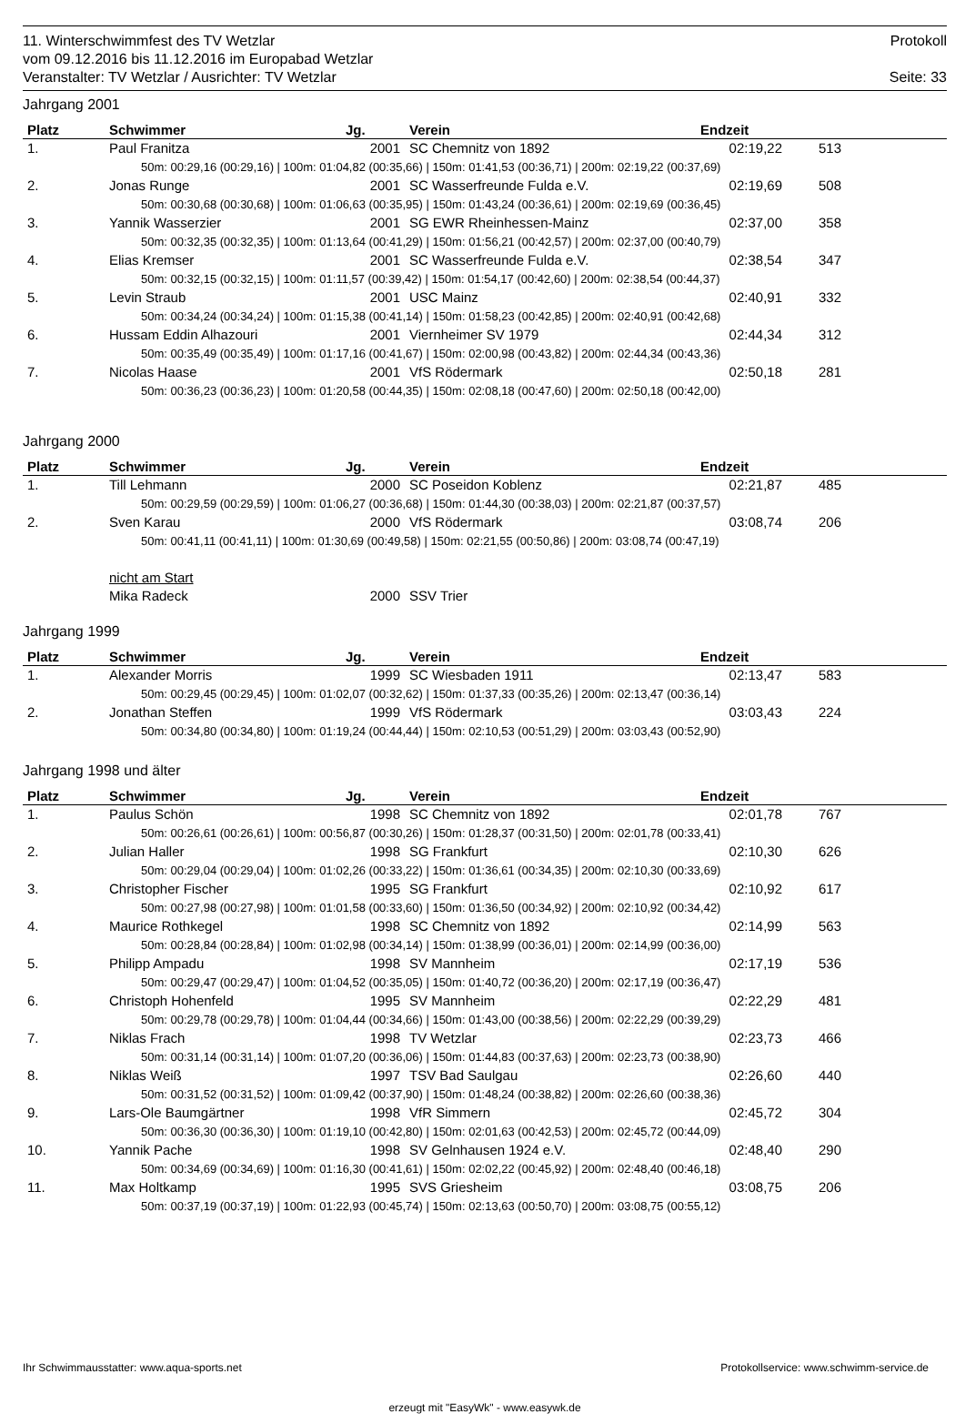11. Winterschwimmfest des TV Wetzlar
vom 09.12.2016 bis 11.12.2016 im Europabad Wetzlar
Veranstalter: TV Wetzlar / Ausrichter: TV Wetzlar
Protokoll
Seite: 33
Jahrgang 2001
| Platz | Schwimmer | Jg. | Verein | Endzeit | |
| --- | --- | --- | --- | --- | --- |
| 1. | Paul Franitza | 2001 | SC Chemnitz von 1892 | 02:19,22 | 513 |
| 50m: 00:29,16 (00:29,16) / 100m: 01:04,82 (00:35,66) / 150m: 01:41,53 (00:36,71) / 200m: 02:19,22 (00:37,69) | | | | | |
| 2. | Jonas Runge | 2001 | SC Wasserfreunde Fulda e.V. | 02:19,69 | 508 |
| 50m: 00:30,68 (00:30,68) / 100m: 01:06,63 (00:35,95) / 150m: 01:43,24 (00:36,61) / 200m: 02:19,69 (00:36,45) | | | | | |
| 3. | Yannik Wasserzier | 2001 | SG EWR Rheinhessen-Mainz | 02:37,00 | 358 |
| 50m: 00:32,35 (00:32,35) / 100m: 01:13,64 (00:41,29) / 150m: 01:56,21 (00:42,57) / 200m: 02:37,00 (00:40,79) | | | | | |
| 4. | Elias Kremser | 2001 | SC Wasserfreunde Fulda e.V. | 02:38,54 | 347 |
| 50m: 00:32,15 (00:32,15) / 100m: 01:11,57 (00:39,42) / 150m: 01:54,17 (00:42,60) / 200m: 02:38,54 (00:44,37) | | | | | |
| 5. | Levin Straub | 2001 | USC Mainz | 02:40,91 | 332 |
| 50m: 00:34,24 (00:34,24) / 100m: 01:15,38 (00:41,14) / 150m: 01:58,23 (00:42,85) / 200m: 02:40,91 (00:42,68) | | | | | |
| 6. | Hussam Eddin Alhazouri | 2001 | Viernheimer SV 1979 | 02:44,34 | 312 |
| 50m: 00:35,49 (00:35,49) / 100m: 01:17,16 (00:41,67) / 150m: 02:00,98 (00:43,82) / 200m: 02:44,34 (00:43,36) | | | | | |
| 7. | Nicolas Haase | 2001 | VfS Rödermark | 02:50,18 | 281 |
| 50m: 00:36,23 (00:36,23) / 100m: 01:20,58 (00:44,35) / 150m: 02:08,18 (00:47,60) / 200m: 02:50,18 (00:42,00) | | | | | |
Jahrgang 2000
| Platz | Schwimmer | Jg. | Verein | Endzeit | |
| --- | --- | --- | --- | --- | --- |
| 1. | Till Lehmann | 2000 | SC Poseidon Koblenz | 02:21,87 | 485 |
| 50m: 00:29,59 (00:29,59) / 100m: 01:06,27 (00:36,68) / 150m: 01:44,30 (00:38,03) / 200m: 02:21,87 (00:37,57) | | | | | |
| 2. | Sven Karau | 2000 | VfS Rödermark | 03:08,74 | 206 |
| 50m: 00:41,11 (00:41,11) / 100m: 01:30,69 (00:49,58) / 150m: 02:21,55 (00:50,86) / 200m: 03:08,74 (00:47,19) | | | | | |
| | nicht am Start | | | | |
| | Mika Radeck | 2000 | SSV Trier | | |
Jahrgang 1999
| Platz | Schwimmer | Jg. | Verein | Endzeit | |
| --- | --- | --- | --- | --- | --- |
| 1. | Alexander Morris | 1999 | SC Wiesbaden 1911 | 02:13,47 | 583 |
| 50m: 00:29,45 (00:29,45) / 100m: 01:02,07 (00:32,62) / 150m: 01:37,33 (00:35,26) / 200m: 02:13,47 (00:36,14) | | | | | |
| 2. | Jonathan Steffen | 1999 | VfS Rödermark | 03:03,43 | 224 |
| 50m: 00:34,80 (00:34,80) / 100m: 01:19,24 (00:44,44) / 150m: 02:10,53 (00:51,29) / 200m: 03:03,43 (00:52,90) | | | | | |
Jahrgang 1998 und älter
| Platz | Schwimmer | Jg. | Verein | Endzeit | |
| --- | --- | --- | --- | --- | --- |
| 1. | Paulus Schön | 1998 | SC Chemnitz von 1892 | 02:01,78 | 767 |
| 50m: 00:26,61 (00:26,61) / 100m: 00:56,87 (00:30,26) / 150m: 01:28,37 (00:31,50) / 200m: 02:01,78 (00:33,41) | | | | | |
| 2. | Julian Haller | 1998 | SG Frankfurt | 02:10,30 | 626 |
| 50m: 00:29,04 (00:29,04) / 100m: 01:02,26 (00:33,22) / 150m: 01:36,61 (00:34,35) / 200m: 02:10,30 (00:33,69) | | | | | |
| 3. | Christopher Fischer | 1995 | SG Frankfurt | 02:10,92 | 617 |
| 50m: 00:27,98 (00:27,98) / 100m: 01:01,58 (00:33,60) / 150m: 01:36,50 (00:34,92) / 200m: 02:10,92 (00:34,42) | | | | | |
| 4. | Maurice Rothkegel | 1998 | SC Chemnitz von 1892 | 02:14,99 | 563 |
| 50m: 00:28,84 (00:28,84) / 100m: 01:02,98 (00:34,14) / 150m: 01:38,99 (00:36,01) / 200m: 02:14,99 (00:36,00) | | | | | |
| 5. | Philipp Ampadu | 1998 | SV Mannheim | 02:17,19 | 536 |
| 50m: 00:29,47 (00:29,47) / 100m: 01:04,52 (00:35,05) / 150m: 01:40,72 (00:36,20) / 200m: 02:17,19 (00:36,47) | | | | | |
| 6. | Christoph Hohenfeld | 1995 | SV Mannheim | 02:22,29 | 481 |
| 50m: 00:29,78 (00:29,78) / 100m: 01:04,44 (00:34,66) / 150m: 01:43,00 (00:38,56) / 200m: 02:22,29 (00:39,29) | | | | | |
| 7. | Niklas Frach | 1998 | TV Wetzlar | 02:23,73 | 466 |
| 50m: 00:31,14 (00:31,14) / 100m: 01:07,20 (00:36,06) / 150m: 01:44,83 (00:37,63) / 200m: 02:23,73 (00:38,90) | | | | | |
| 8. | Niklas Weiß | 1997 | TSV Bad Saulgau | 02:26,60 | 440 |
| 50m: 00:31,52 (00:31,52) / 100m: 01:09,42 (00:37,90) / 150m: 01:48,24 (00:38,82) / 200m: 02:26,60 (00:38,36) | | | | | |
| 9. | Lars-Ole Baumgärtner | 1998 | VfR Simmern | 02:45,72 | 304 |
| 50m: 00:36,30 (00:36,30) / 100m: 01:19,10 (00:42,80) / 150m: 02:01,63 (00:42,53) / 200m: 02:45,72 (00:44,09) | | | | | |
| 10. | Yannik Pache | 1998 | SV Gelnhausen 1924 e.V. | 02:48,40 | 290 |
| 50m: 00:34,69 (00:34,69) / 100m: 01:16,30 (00:41,61) / 150m: 02:02,22 (00:45,92) / 200m: 02:48,40 (00:46,18) | | | | | |
| 11. | Max Holtkamp | 1995 | SVS Griesheim | 03:08,75 | 206 |
| 50m: 00:37,19 (00:37,19) / 100m: 01:22,93 (00:45,74) / 150m: 02:13,63 (00:50,70) / 200m: 03:08,75 (00:55,12) | | | | | |
Ihr Schwimmausstatter: www.aqua-sports.net Protokollservice: www.schwimm-service.de
erzeugt mit "EasyWk" - www.easywk.de